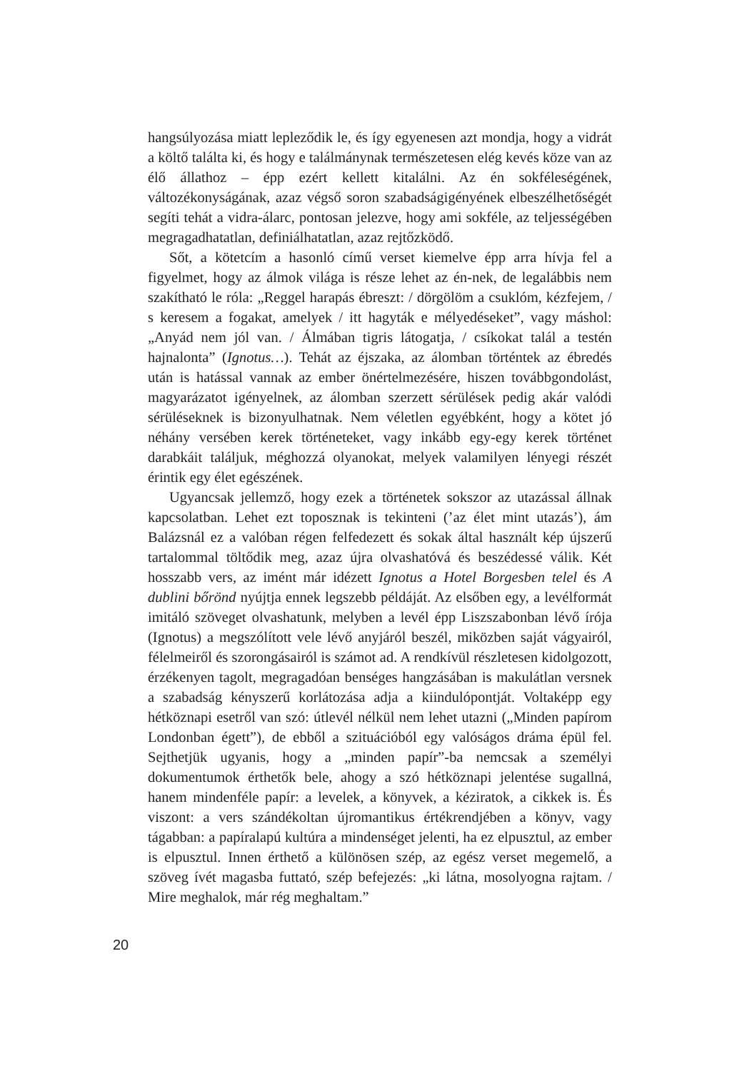hangsúlyozása miatt lepleződik le, és így egyenesen azt mondja, hogy a vidrát a költő találta ki, és hogy e találmánynak természetesen elég kevés köze van az élő állathoz – épp ezért kellett kitalálni. Az én sokféleségének, változékonyságának, azaz végső soron szabadságigényének elbeszélhetőségét segíti tehát a vidra-álarc, pontosan jelezve, hogy ami sokféle, az teljességében megragadhatatlan, definiálhatatlan, azaz rejtőzködő.
Sőt, a kötetcím a hasonló című verset kiemelve épp arra hívja fel a figyelmet, hogy az álmok világa is része lehet az én-nek, de legalábbis nem szakítható le róla: „Reggel harapás ébreszt: / dörgölöm a csuklóm, kézfejem, / s keresem a fogakat, amelyek / itt hagyták e mélyedéseket”, vagy máshol: „Anyád nem jól van. / Álmában tigris látogatja, / csíkokat talál a testén hajnalonta” (Ignotus…). Tehát az éjszaka, az álomban történtek az ébredés után is hatással vannak az ember önértelmezésére, hiszen továbbgondolást, magyarázatot igényelnek, az álomban szerzett sérülések pedig akár valódi sérüléseknek is bizonyulhatnak. Nem véletlen egyébként, hogy a kötet jó néhány versében kerek történeteket, vagy inkább egy-egy kerek történet darabkáit találjuk, méghozzá olyanokat, melyek valamilyen lényegi részét érintik egy élet egészének.
Ugyancsak jellemző, hogy ezek a történetek sokszor az utazással állnak kapcsolatban. Lehet ezt toposznak is tekinteni (’az élet mint utazás’), ám Balázsnál ez a valóban régen felfedezett és sokak által használt kép újszerű tartalommal töltődik meg, azaz újra olvashatóvá és beszédessé válik. Két hosszabb vers, az imént már idézett Ignotus a Hotel Borgesben telel és A dublini bőrönd nyújtja ennek legszebb példáját. Az elsőben egy, a levélformát imitáló szöveget olvashatunk, melyben a levél épp Liszszabonban lévő írója (Ignotus) a megszólított vele lévő anyjáról beszél, miközben saját vágyairól, félelmeiről és szorongásairól is számot ad. A rendkívül részletesen kidolgozott, érzékenyen tagolt, megragadóan benséges hangzásában is makulátlan versnek a szabadság kényszerű korlátozása adja a kiindulópontját. Voltaképp egy hétköznapi esetről van szó: útlevél nélkül nem lehet utazni („Minden papírom Londonban égett”), de ebből a szituációból egy valóságos dráma épül fel. Sejthetjük ugyanis, hogy a „minden papír”-ba nemcsak a személyi dokumentumok érthetők bele, ahogy a szó hétköznapi jelentése sugallná, hanem mindenféle papír: a levelek, a könyvek, a kéziratok, a cikkek is. És viszont: a vers szándékoltan újromantikus értékrendjében a könyv, vagy tágabban: a papíralapú kultúra a mindenséget jelenti, ha ez elpusztul, az ember is elpusztul. Innen érthető a különösen szép, az egész verset megemelő, a szöveg ívét magasba futtató, szép befejezés: „ki látna, mosolyogna rajtam. / Mire meghalok, már rég meghaltam.”
20